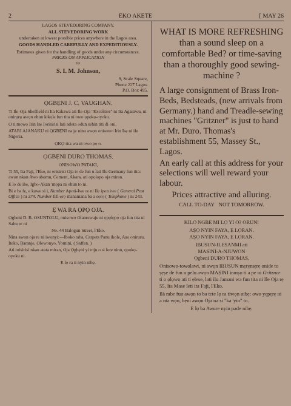2 EKO AKETE [ MAY 26
LAGOS STEVEDORING COMPANY.
ALL STEVEDORING WORK
undertaken at lowest possible prices anywhere in the Lagos area.
GOODS HANDLED CAREFULLY AND EXPEDITIOUSLY.
Estimates given for the handling of goods under any circumstances.
PRICES ON APPLICATION
to
S. I. M. Johnson,
9, Scale Square,
Phone 227 Lagos.
P.O. Box 495.
ỌGBẸNI J. C. VAUGHAN.
Ti Ile-Oja Sheffield ni Ita Kakawa ati Ile-Oja "Excelsior" ni Ita Agarawu, ni onirụrụ awọn ohun kikọle fun tita ni owo ọpọkọ-oyoku.
O ti mọwọ Irin Isẹ Iorisirisi lati adota odun sehin titi di oni.
ATARI AJANAKU ni ỌGBẸNI na je ninu awọn onisowo Irin Isẹ ni ilu Nigeria.
ỌKỌ tita wa ni owo pọ o.
ỌGBẸNI DURO THOMAS.
ONISOWO PATAKI,
Ti 55, Ita Faji, l'Eko, ni orisirisi Oja to de fun u lati Ilu Germany fun tita: awọn nkan Awo abọmu, Cement, Akara, ati ọpọlọpọ oja miran.
E lọ de ibẹ, Igbo-Akan 'mọpa ni ohun to ni.
Bi e ba fẹ, e kọwe si i, Number Apoti-Iwe re ni Ile ipen iwe ( General Post Office ) ni 374. Number fifi-ẹrọ manamana ba a sọrọ ( Telephone ) ni 243.
Ẹ WA RA ỌPỌ OJA.
Ọgbeni D. B. OSUNTOLU, onisowo Olanrewaju ni ọpọlọpọ oja fun tita ni Sabu re ni
No. 44 Balogun Street, l'Eko.
Nina awọn oja re ni iwọnyi:—Iboko taba, Carpets Panu ikole, Aṣọ oniruru, Iteko, Baranje, Olowonyo, Yomini, ( Saffen. )
Ati orisirisi nkan atata miran, Oja Ọgbẹni yi roju o si lere ninu, ọpọkọ-oyoku ni.
E lọ ra ti nyin nibẹ.
WHAT IS MORE REFRESHING than a sound sleep on a comfortable Bed? or time-saving than a thoroughly good sewing-machine ?
A large consignment of Brass Iron-Beds, Bedsteads, (new arrivals from Germany.) hand and Treadle-sewing machines "Gritzner" is just to hand at Mr. Duro. Thomas's establishment 55, Massey St., Lagos.
An early call at this address for your selections will well reward your labour.
Prices attractive and alluring.
CALL TO-DAY NOT TOMORROW.
KILO NGBE MI LỌ YI O? ORUN!
AṢỌ NYIN FAYA, Ẹ LỌRAN.
AṢỌ NYIN FAYA, Ẹ LỌRAN.
IBUSUN-ILESANMI ati
MASINI-A-NJUWON
Ọgbeni DURO THOMAS,
Onisowo-towolawi, ni awọn IBUSUN mẹrẹmẹrẹ onide to ṣẹṣẹ de fun u pelu awọn MAṢINI iranṣọ ti a pe ni Gritzner ti o ọlọwọ ati ti ẹlese, lati ilu Jamani wa fun tita ni Ile Oja rẹ 55, Ita Mase leti ita Faji, l'Eko.
Ilà mbe fun awọn to ba tete lọ ra tiwọn nibẹ: owo yẹpẹrẹ ni a nta wọn, bẹni awọn Oja na si "ka 'yin" to.
E lọ ba Awure nyin pade nibẹ.